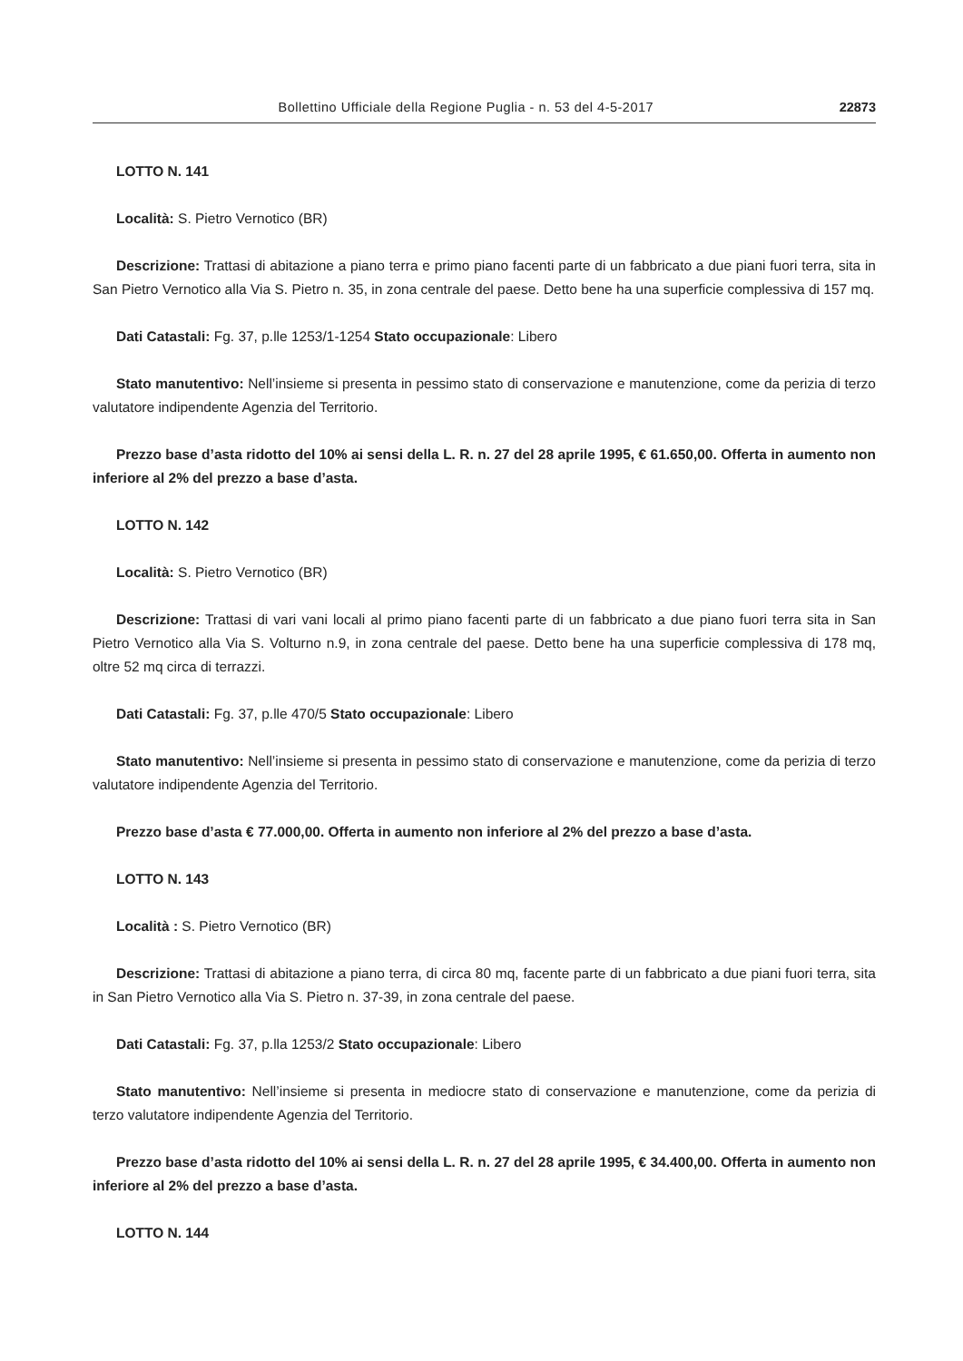Bollettino Ufficiale della Regione Puglia - n. 53 del 4-5-2017 22873
LOTTO N. 141
Località: S. Pietro Vernotico (BR)
Descrizione: Trattasi di abitazione a piano terra e primo piano facenti parte di un fabbricato a due piani fuori terra, sita in San Pietro Vernotico alla Via S. Pietro n. 35, in zona centrale del paese. Detto bene ha una superficie complessiva di 157 mq.
Dati Catastali: Fg. 37, p.lle 1253/1-1254 Stato occupazionale: Libero
Stato manutentivo: Nell’insieme si presenta in pessimo stato di conservazione e manutenzione, come da perizia di terzo valutatore indipendente Agenzia del Territorio.
Prezzo base d’asta ridotto del 10% ai sensi della L. R. n. 27 del 28 aprile 1995, € 61.650,00. Offerta in aumento non inferiore al 2% del prezzo a base d’asta.
LOTTO N. 142
Località: S. Pietro Vernotico (BR)
Descrizione: Trattasi di vari vani locali al primo piano facenti parte di un fabbricato a due piano fuori terra sita in San Pietro Vernotico alla Via S. Volturno n.9, in zona centrale del paese. Detto bene ha una superficie complessiva di 178 mq, oltre 52 mq circa di terrazzi.
Dati Catastali: Fg. 37, p.lle 470/5 Stato occupazionale: Libero
Stato manutentivo: Nell’insieme si presenta in pessimo stato di conservazione e manutenzione, come da perizia di terzo valutatore indipendente Agenzia del Territorio.
Prezzo base d’asta € 77.000,00. Offerta in aumento non inferiore al 2% del prezzo a base d’asta.
LOTTO N. 143
Località : S. Pietro Vernotico (BR)
Descrizione: Trattasi di abitazione a piano terra, di circa 80 mq, facente parte di un fabbricato a due piani fuori terra, sita in San Pietro Vernotico alla Via S. Pietro n. 37-39, in zona centrale del paese.
Dati Catastali: Fg. 37, p.lla 1253/2 Stato occupazionale: Libero
Stato manutentivo: Nell’insieme si presenta in mediocre stato di conservazione e manutenzione, come da perizia di terzo valutatore indipendente Agenzia del Territorio.
Prezzo base d’asta ridotto del 10% ai sensi della L. R. n. 27 del 28 aprile 1995, € 34.400,00. Offerta in aumento non inferiore al 2% del prezzo a base d’asta.
LOTTO N. 144